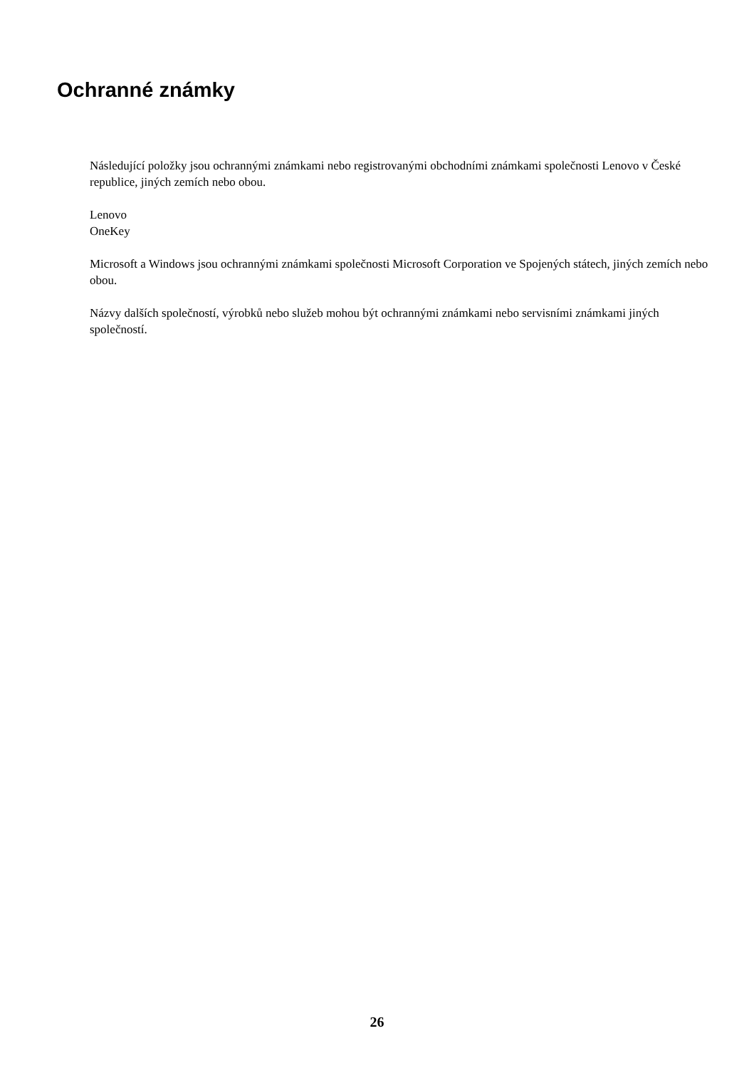Ochranné známky
Následující položky jsou ochrannými známkami nebo registrovanými obchodními známkami společnosti Lenovo v České republice, jiných zemích nebo obou.
Lenovo
OneKey
Microsoft a Windows jsou ochrannými známkami společnosti Microsoft Corporation ve Spojených státech, jiných zemích nebo obou.
Názvy dalších společností, výrobků nebo služeb mohou být ochrannými známkami nebo servisními známkami jiných společností.
26